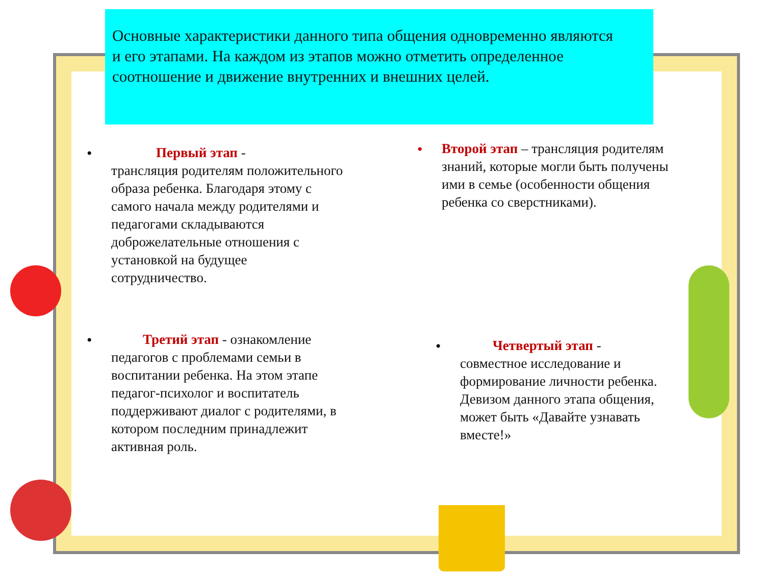Основные характеристики данного типа общения одновременно являются
и его этапами. На каждом из этапов можно отметить определенное соотношение и движение внутренних и внешних целей.
• Первый этап -
трансляция родителям положительного образа ребенка. Благодаря этому с самого начала между родителями и педагогами складываются доброжелательные отношения с установкой на будущее сотрудничество.
• Второй этап – трансляция родителям знаний, которые могли быть получены ими в семье (особенности общения ребенка со сверстниками).
• Третий этап - ознакомление педагогов с проблемами семьи в воспитании ребенка. На этом этапе педагог-психолог и воспитатель поддерживают диалог с родителями, в котором последним принадлежит активная роль.
• Четвертый этап -
совместное исследование и формирование личности ребенка. Девизом данного этапа общения, может быть «Давайте узнавать вместе!»